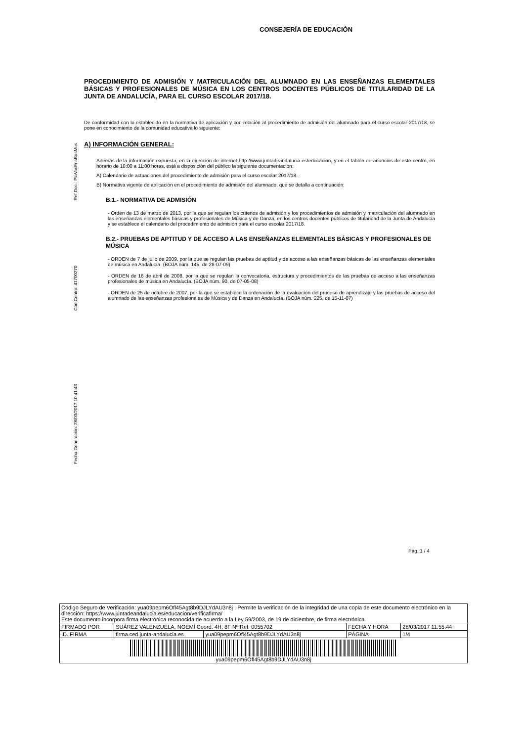Ref.Doc.: PlaVacEnsBasMus
Cód.Centro: 41700270
Fecha Generación: 28/03/2017 10:41:43
CONSEJERÍA DE EDUCACIÓN
PROCEDIMIENTO DE ADMISIÓN Y MATRICULACIÓN DEL ALUMNADO EN LAS ENSEÑANZAS ELEMENTALES BÁSICAS Y PROFESIONALES DE MÚSICA EN LOS CENTROS DOCENTES PÚBLICOS DE TITULARIDAD DE LA JUNTA DE ANDALUCÍA, PARA EL CURSO ESCOLAR 2017/18.
De conformidad con lo establecido en la normativa de aplicación y con relación al procedimiento de admisión del alumnado para el curso escolar 2017/18, se pone en conocimiento de la comunidad educativa lo siguiente:
A) INFORMACIÓN GENERAL:
Además de la información expuesta, en la dirección de internet http://www.juntadeandalucia.es/educacion, y en el tablón de anuncios de este centro, en horario de 10:00 a 11:00 horas, está a disposición del público la siguiente documentación:
A) Calendario de actuaciones del procedimiento de admisión para el curso escolar 2017/18.
B) Normativa vigente de aplicación en el procedimiento de admisión del alumnado, que se detalla a continuación:
B.1.- NORMATIVA DE ADMISIÓN
- Orden de 13 de marzo de 2013, por la que se regulan los criterios de admisión y los procedimientos de admisión y matriculación del alumnado en las enseñanzas elementales básicas y profesionales de Música y de Danza, en los centros docentes públicos de titularidad de la Junta de Andalucía y se establece el calendario del procedimiento de admisión para el curso escolar 2017/18.
B.2.- PRUEBAS DE APTITUD Y DE ACCESO A LAS ENSEÑANZAS ELEMENTALES BÁSICAS Y PROFESIONALES DE MÚSICA
- ORDEN de 7 de julio de 2009, por la que se regulan las pruebas de aptitud y de acceso a las enseñanzas básicas de las enseñanzas elementales de música en Andalucía. (BOJA núm. 145, de 28-07-09)
- ORDEN de 16 de abril de 2008, por la que se regulan la convocatoria, estructura y procedimientos de las pruebas de acceso a las enseñanzas profesionales de música en Andalucía. (BOJA núm. 90, de 07-05-08)
- ORDEN de 25 de octubre de 2007, por la que se establece la ordenación de la evaluación del proceso de aprendizaje y las pruebas de acceso del alumnado de las enseñanzas profesionales de Música y de Danza en Andalucía. (BOJA núm. 225, de 15-11-07)
Pág.:1 / 4
| Código Seguro de Verificación: yua09pepm6Ofl45Agt8b9DJLYdAU3n8j . Permite la verificación de la integridad de una copia de este documento electrónico en la dirección: https://www.juntadeandalucia.es/educacion/verificafirma/ Este documento incorpora firma electrónica reconocida de acuerdo a la Ley 59/2003, de 19 de diciembre, de firma electrónica. | | | | |
| FIRMADO POR | SUÁREZ VALENZUELA, NOEMÍ Coord. 4H, 8F Nº.Ref: 0055702 | | FECHA Y HORA | 28/03/2017 11:55:44 |
| ID. FIRMA | firma.ced.junta-andalucia.es | yua09pepm6Ofl45Agt8b9DJLYdAU3n8j | PÁGINA | 1/4 |
| yua09pepm6Ofl45Agt8b9DJLYdAU3n8j | | | | |